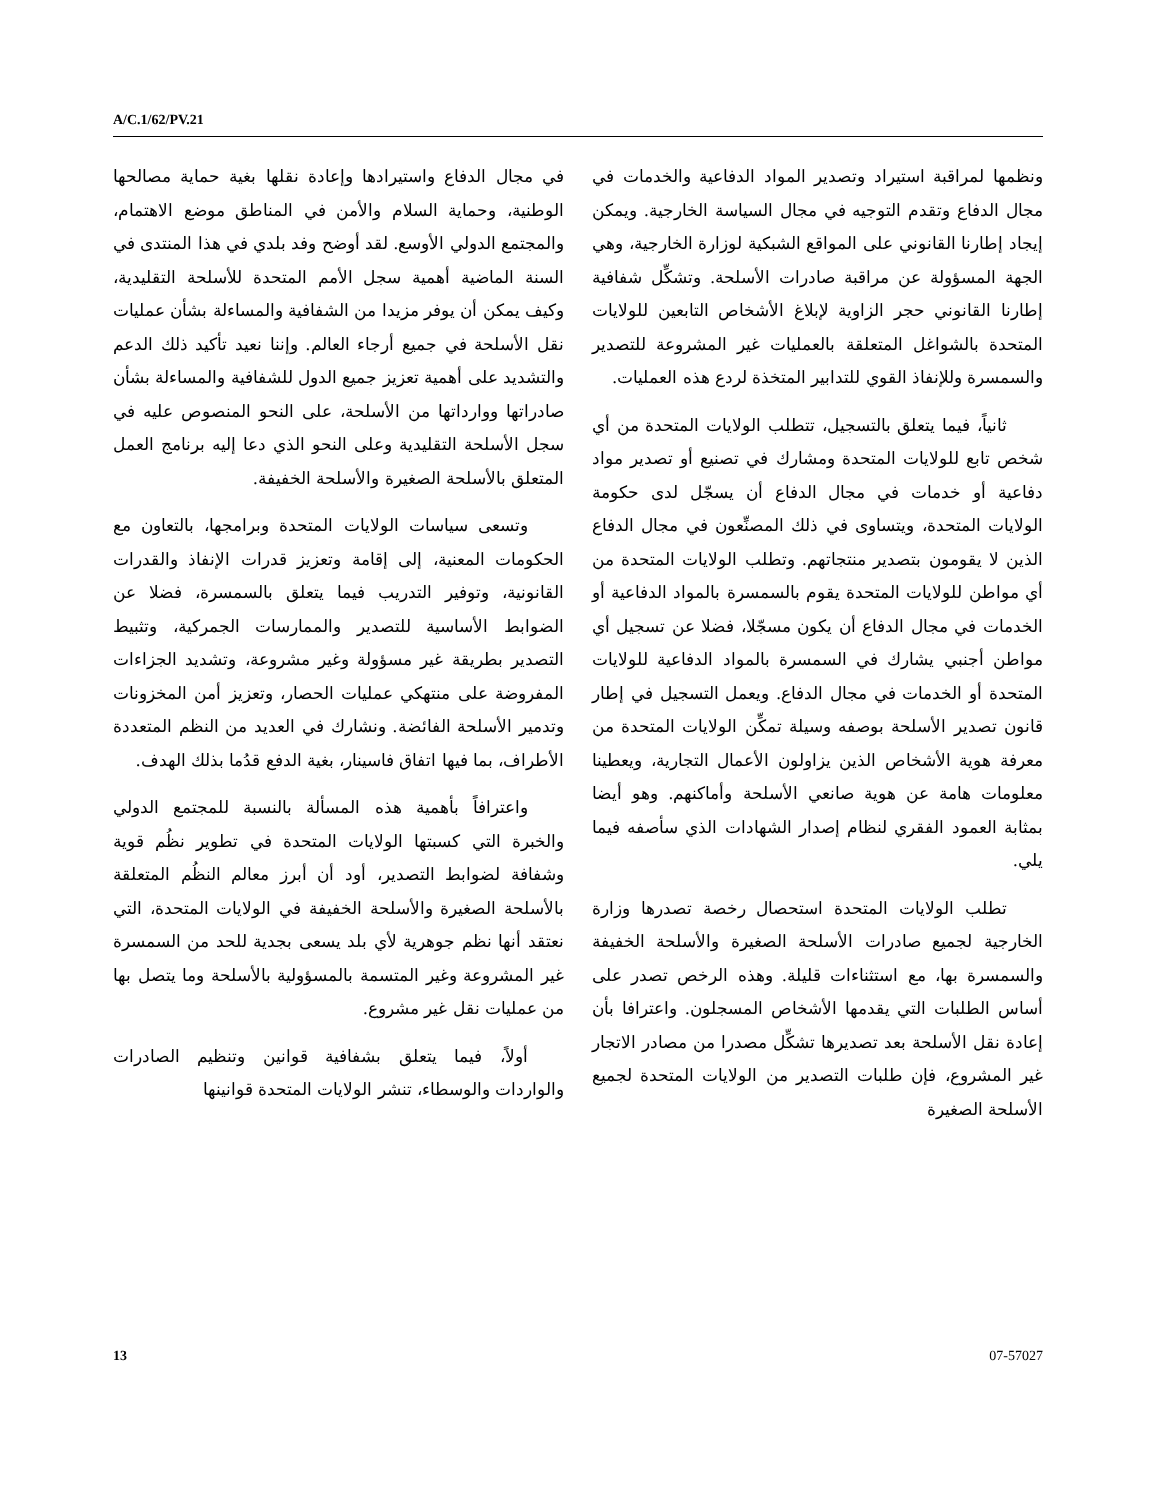A/C.1/62/PV.21
في مجال الدفاع واستيرادها وإعادة نقلها بغية حماية مصالحها الوطنية، وحماية السلام والأمن في المناطق موضع الاهتمام، والمجتمع الدولي الأوسع. لقد أوضح وفد بلدي في هذا المنتدى في السنة الماضية أهمية سجل الأمم المتحدة للأسلحة التقليدية، وكيف يمكن أن يوفر مزيدا من الشفافية والمساءلة بشأن عمليات نقل الأسلحة في جميع أرجاء العالم. وإننا نعيد تأكيد ذلك الدعم والتشديد على أهمية تعزيز جميع الدول للشفافية والمساءلة بشأن صادراتها ووارداتها من الأسلحة، على النحو المنصوص عليه في سجل الأسلحة التقليدية وعلى النحو الذي دعا إليه برنامج العمل المتعلق بالأسلحة الصغيرة والأسلحة الخفيفة.
وتسعى سياسات الولايات المتحدة وبرامجها، بالتعاون مع الحكومات المعنية، إلى إقامة وتعزيز قدرات الإنفاذ والقدرات القانونية، وتوفير التدريب فيما يتعلق بالسمسرة، فضلا عن الضوابط الأساسية للتصدير والممارسات الجمركية، وتثبيط التصدير بطريقة غير مسؤولة وغير مشروعة، وتشديد الجزاءات المفروضة على منتهكي عمليات الحصار، وتعزيز أمن المخزونات وتدمير الأسلحة الفائضة. ونشارك في العديد من النظم المتعددة الأطراف، بما فيها اتفاق فاسينار، بغية الدفع قدُما بذلك الهدف.
واعترافاً بأهمية هذه المسألة بالنسبة للمجتمع الدولي والخبرة التي كسبتها الولايات المتحدة في تطوير نظُم قوية وشفافة لضوابط التصدير، أود أن أبرز معالم النظُم المتعلقة بالأسلحة الصغيرة والأسلحة الخفيفة في الولايات المتحدة، التي نعتقد أنها نظم جوهرية لأي بلد يسعى بجدية للحد من السمسرة غير المشروعة وغير المتسمة بالمسؤولية بالأسلحة وما يتصل بها من عمليات نقل غير مشروع.
أولاً، فيما يتعلق بشفافية قوانين وتنظيم الصادرات والواردات والوسطاء، تنشر الولايات المتحدة قوانينها
ونظمها لمراقبة استيراد وتصدير المواد الدفاعية والخدمات في مجال الدفاع وتقدم التوجيه في مجال السياسة الخارجية. ويمكن إيجاد إطارنا القانوني على المواقع الشبكية لوزارة الخارجية، وهي الجهة المسؤولة عن مراقبة صادرات الأسلحة. وتشكِّل شفافية إطارنا القانوني حجر الزاوية لإبلاغ الأشخاص التابعين للولايات المتحدة بالشواغل المتعلقة بالعمليات غير المشروعة للتصدير والسمسرة وللإنفاذ القوي للتدابير المتخذة لردع هذه العمليات.
ثانياً، فيما يتعلق بالتسجيل، تتطلب الولايات المتحدة من أي شخص تابع للولايات المتحدة ومشارك في تصنيع أو تصدير مواد دفاعية أو خدمات في مجال الدفاع أن يسجّل لدى حكومة الولايات المتحدة، ويتساوى في ذلك المصنِّعون في مجال الدفاع الذين لا يقومون بتصدير منتجاتهم. وتطلب الولايات المتحدة من أي مواطن للولايات المتحدة يقوم بالسمسرة بالمواد الدفاعية أو الخدمات في مجال الدفاع أن يكون مسجّلا، فضلا عن تسجيل أي مواطن أجنبي يشارك في السمسرة بالمواد الدفاعية للولايات المتحدة أو الخدمات في مجال الدفاع. ويعمل التسجيل في إطار قانون تصدير الأسلحة بوصفه وسيلة تمكِّن الولايات المتحدة من معرفة هوية الأشخاص الذين يزاولون الأعمال التجارية، ويعطينا معلومات هامة عن هوية صانعي الأسلحة وأماكنهم. وهو أيضا بمثابة العمود الفقري لنظام إصدار الشهادات الذي سأصفه فيما يلي.
تطلب الولايات المتحدة استحصال رخصة تصدرها وزارة الخارجية لجميع صادرات الأسلحة الصغيرة والأسلحة الخفيفة والسمسرة بها، مع استثناءات قليلة. وهذه الرخص تصدر على أساس الطلبات التي يقدمها الأشخاص المسجلون. واعترافا بأن إعادة نقل الأسلحة بعد تصديرها تشكِّل مصدرا من مصادر الاتجار غير المشروع، فإن طلبات التصدير من الولايات المتحدة لجميع الأسلحة الصغيرة
13 07-57027